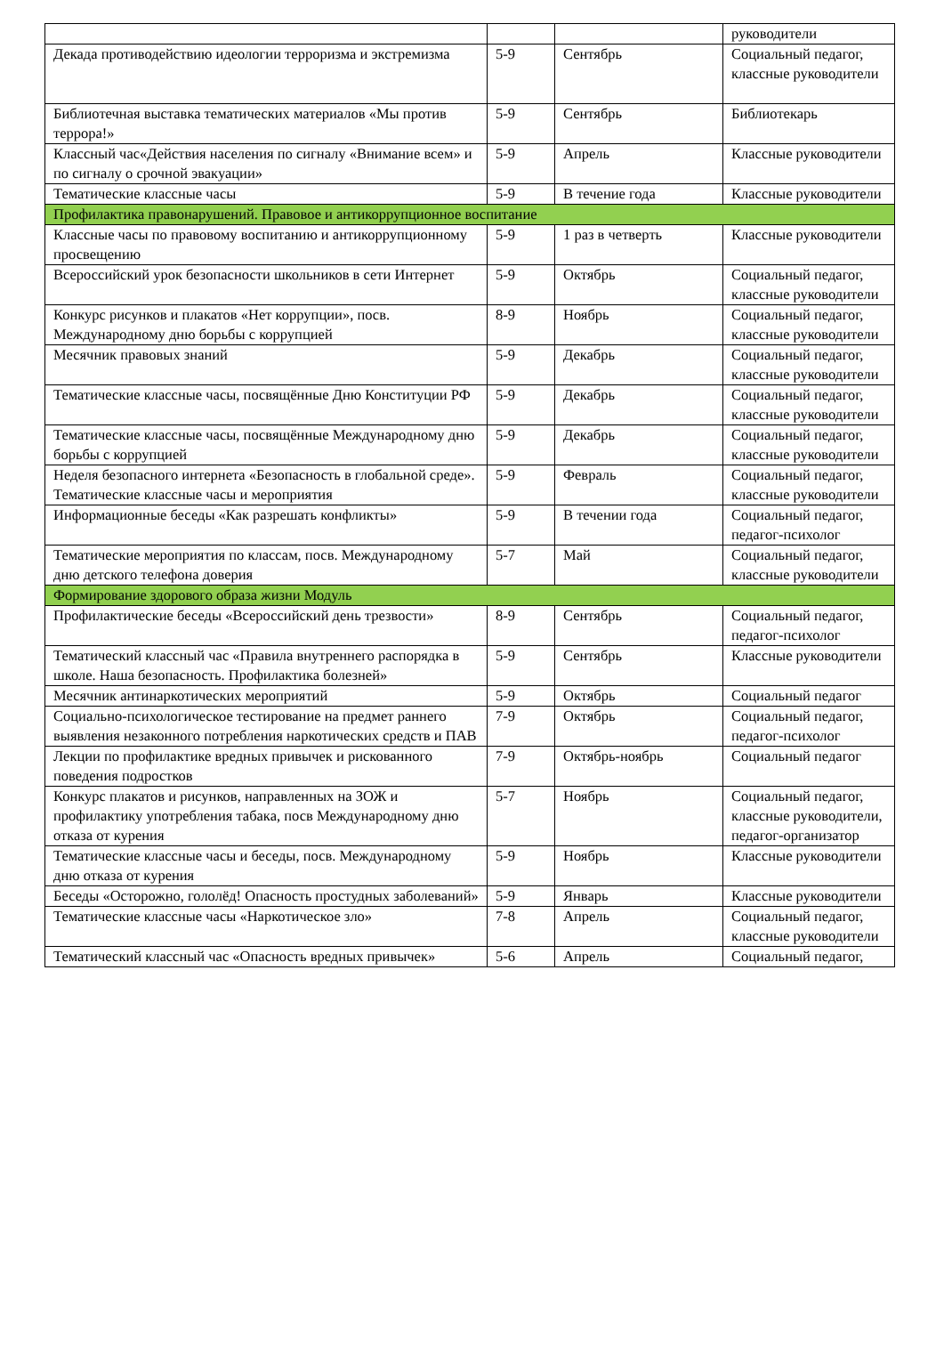| | | | руководители |
| Декада противодействию идеологии терроризма и экстремизма | 5-9 | Сентябрь | Социальный педагог, классные руководители |
| Библиотечная выставка тематических материалов «Мы против террора!» | 5-9 | Сентябрь | Библиотекарь |
| Классный час«Действия населения по сигналу «Внимание всем» и по сигналу о срочной эвакуации» | 5-9 | Апрель | Классные руководители |
| Тематические классные часы | 5-9 | В течение года | Классные руководители |
| Профилактика правонарушений. Правовое и антикоррупционное воспитание | | | |
| Классные часы по правовому воспитанию и антикоррупционному просвещению | 5-9 | 1 раз в четверть | Классные руководители |
| Всероссийский урок безопасности школьников в сети Интернет | 5-9 | Октябрь | Социальный педагог, классные руководители |
| Конкурс рисунков и плакатов «Нет коррупции», посв. Международному дню борьбы с коррупцией | 8-9 | Ноябрь | Социальный педагог, классные руководители |
| Месячник правовых знаний | 5-9 | Декабрь | Социальный педагог, классные руководители |
| Тематические классные часы, посвящённые Дню Конституции РФ | 5-9 | Декабрь | Социальный педагог, классные руководители |
| Тематические классные часы, посвящённые Международному дню борьбы с коррупцией | 5-9 | Декабрь | Социальный педагог, классные руководители |
| Неделя безопасного интернета «Безопасность в глобальной среде». Тематические классные часы и мероприятия | 5-9 | Февраль | Социальный педагог, классные руководители |
| Информационные беседы «Как разрешать конфликты» | 5-9 | В течении года | Социальный педагог, педагог-психолог |
| Тематические мероприятия по классам, посв. Международному дню детского телефона доверия | 5-7 | Май | Социальный педагог, классные руководители |
| Формирование здорового образа жизни Модуль | | | |
| Профилактические беседы «Всероссийский день трезвости» | 8-9 | Сентябрь | Социальный педагог, педагог-психолог |
| Тематический классный час «Правила внутреннего распорядка в школе. Наша безопасность. Профилактика болезней» | 5-9 | Сентябрь | Классные руководители |
| Месячник антинаркотических мероприятий | 5-9 | Октябрь | Социальный педагог |
| Социально-психологическое тестирование на предмет раннего выявления незаконного потребления наркотических средств и ПАВ | 7-9 | Октябрь | Социальный педагог, педагог-психолог |
| Лекции по профилактике вредных привычек и рискованного поведения подростков | 7-9 | Октябрь-ноябрь | Социальный педагог |
| Конкурс плакатов и рисунков, направленных на ЗОЖ и профилактику употребления табака, посв Международному дню отказа от курения | 5-7 | Ноябрь | Социальный педагог, классные руководители, педагог-организатор |
| Тематические классные часы и беседы, посв. Международному дню отказа от курения | 5-9 | Ноябрь | Классные руководители |
| Беседы «Осторожно, гололёд! Опасность простудных заболеваний» | 5-9 | Январь | Классные руководители |
| Тематические классные часы «Наркотическое зло» | 7-8 | Апрель | Социальный педагог, классные руководители |
| Тематический классный час «Опасность вредных привычек» | 5-6 | Апрель | Социальный педагог, |